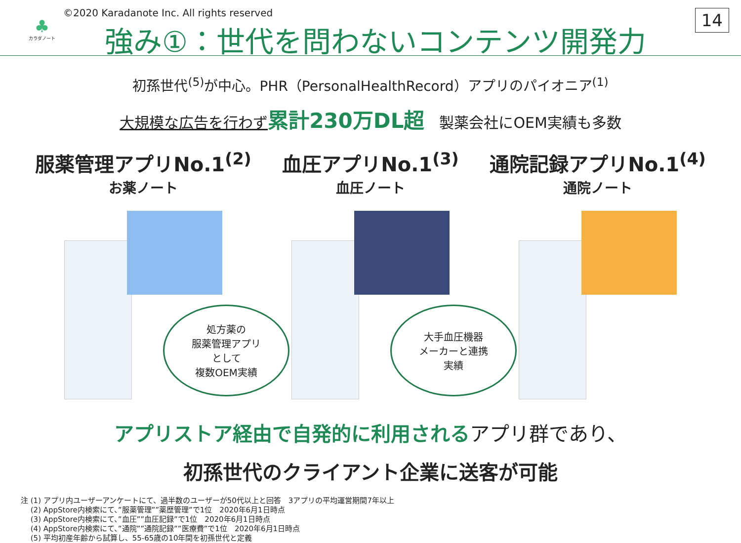♣
カラダノート
©2020 Karadanote Inc. All rights reserved
強み①：世代を問わないコンテンツ開発力
14
初孫世代<sup>(5)</sup>が中心。PHR（PersonalHealthRecord）アプリのパイオニア<sup>(1)</sup>
大規模な広告を行わず 累計230万DL超　製薬会社にOEM実績も多数
服薬管理アプリNo.1<sup>(2)</sup>
お薬ノート
処方薬の
服薬管理アプリ
として
複数OEM実績
血圧アプリNo.1<sup>(3)</sup>
血圧ノート
大手血圧機器
メーカーと連携
実績
通院記録アプリNo.1<sup>(4)</sup>
通院ノート
アプリストア経由で自発的に利用されるアプリ群であり、
初孫世代のクライアント企業に送客が可能
注 (1) アプリ内ユーザーアンケートにて、過半数のユーザーが50代以上と回答　3アプリの平均運営期間7年以上
　 (2) AppStore内検索にて、”服薬管理””薬歴管理”で1位　2020年6月1日時点
　 (3) AppStore内検索にて、”血圧””血圧記録”で1位　2020年6月1日時点
　 (4) AppStore内検索にて、”通院””通院記録””医療費”で1位　2020年6月1日時点
　 (5) 平均初産年齢から試算し、55-65歳の10年間を初孫世代と定義